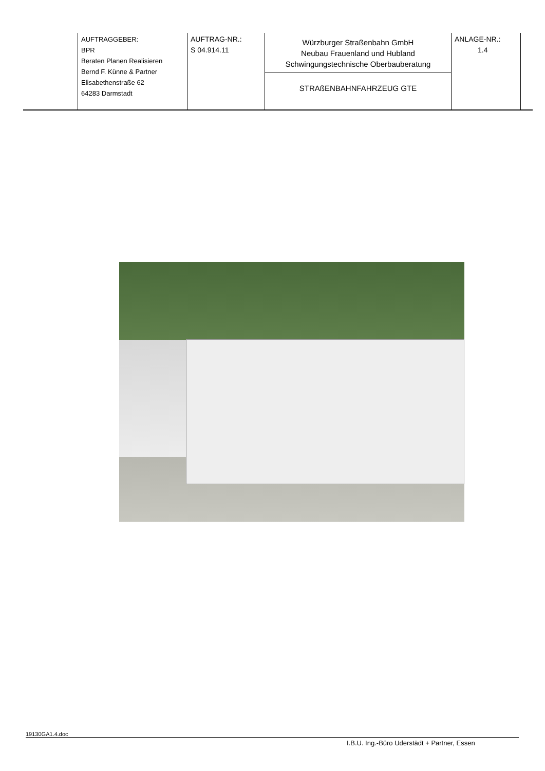| AUFTRAGGEBER: BPR Beraten Planen Realisieren Bernd F. Künne & Partner Elisabethenstraße 62 64283 Darmstadt | AUFTRAG-NR.: S 04.914.11 | Würzburger Straßenbahn GmbH Neubau Frauenland und Hubland Schwingungstechnische Oberbauberatung | ANLAGE-NR.: 1.4 |
| | | STRAßENBAHNFAHRZEUG GTE | |
19130GA1.4.doc
I.B.U. Ing.-Büro Uderstädt + Partner, Essen